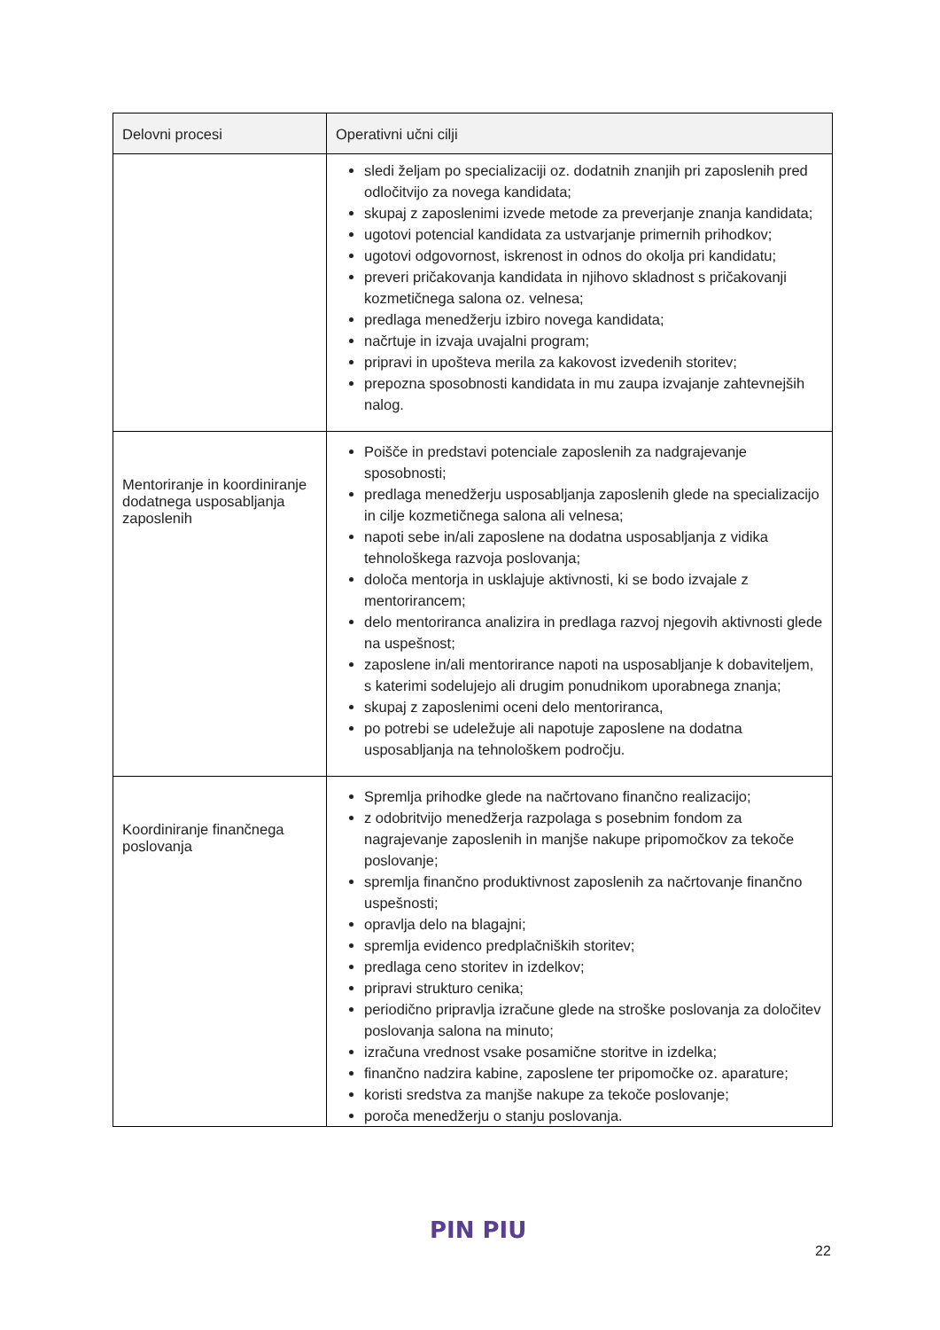| Delovni procesi | Operativni učni cilji |
| --- | --- |
| | sledi željam po specializaciji oz. dodatnih znanjih pri zaposlenih pred odločitvijo za novega kandidata; skupaj z zaposlenimi izvede metode za preverjanje znanja kandidata; ugotovi potencial kandidata za ustvarjanje primernih prihodkov; ugotovi odgovornost, iskrenost in odnos do okolja pri kandidatu; preveri pričakovanja kandidata in njihovo skladnost s pričakovanji kozmetičnega salona oz. velnesa; predlaga menedžerju izbiro novega kandidata; načrtuje in izvaja uvajalni program; pripravi in upošteva merila za kakovost izvedenih storitev; prepozna sposobnosti kandidata in mu zaupa izvajanje zahtevnejših nalog. |
| Mentoriranje in koordiniranje dodatnega usposabljanja zaposlenih | Poišče in predstavi potenciale zaposlenih za nadgrajevanje sposobnosti; predlaga menedžerju usposabljanja zaposlenih glede na specializacijo in cilje kozmetičnega salona ali velnesa; napoti sebe in/ali zaposlene na dodatna usposabljanja z vidika tehnološkega razvoja poslovanja; določa mentorja in usklajuje aktivnosti, ki se bodo izvajale z mentorirancem; delo mentoriranca analizira in predlaga razvoj njegovih aktivnosti glede na uspešnost; zaposlene in/ali mentorirance napoti na usposabljanje k dobaviteljem, s katerimi sodelujejo ali drugim ponudnikom uporabnega znanja; skupaj z zaposlenimi oceni delo mentoriranca, po potrebi se udeležuje ali napotuje zaposlene na dodatna usposabljanja na tehnološkem področju. |
| Koordiniranje finančnega poslovanja | Spremlja prihodke glede na načrtovano finančno realizacijo; z odobritvijo menedžerja razpolaga s posebnim fondom za nagrajevanje zaposlenih in manjše nakupe pripomočkov za tekoče poslovanje; spremlja finančno produktivnost zaposlenih za načrtovanje finančno uspešnosti; opravlja delo na blagajni; spremlja evidenco predplačniških storitev; predlaga ceno storitev in izdelkov; pripravi strukturo cenika; periodično pripravlja izračune glede na stroške poslovanja za določitev poslovanja salona na minuto; izračuna vrednost vsake posamične storitve in izdelka; finančno nadzira kabine, zaposlene ter pripomočke oz. aparature; koristi sredstva za manjše nakupe za tekoče poslovanje; poroča menedžerju o stanju poslovanja. |
PIN PIU
22